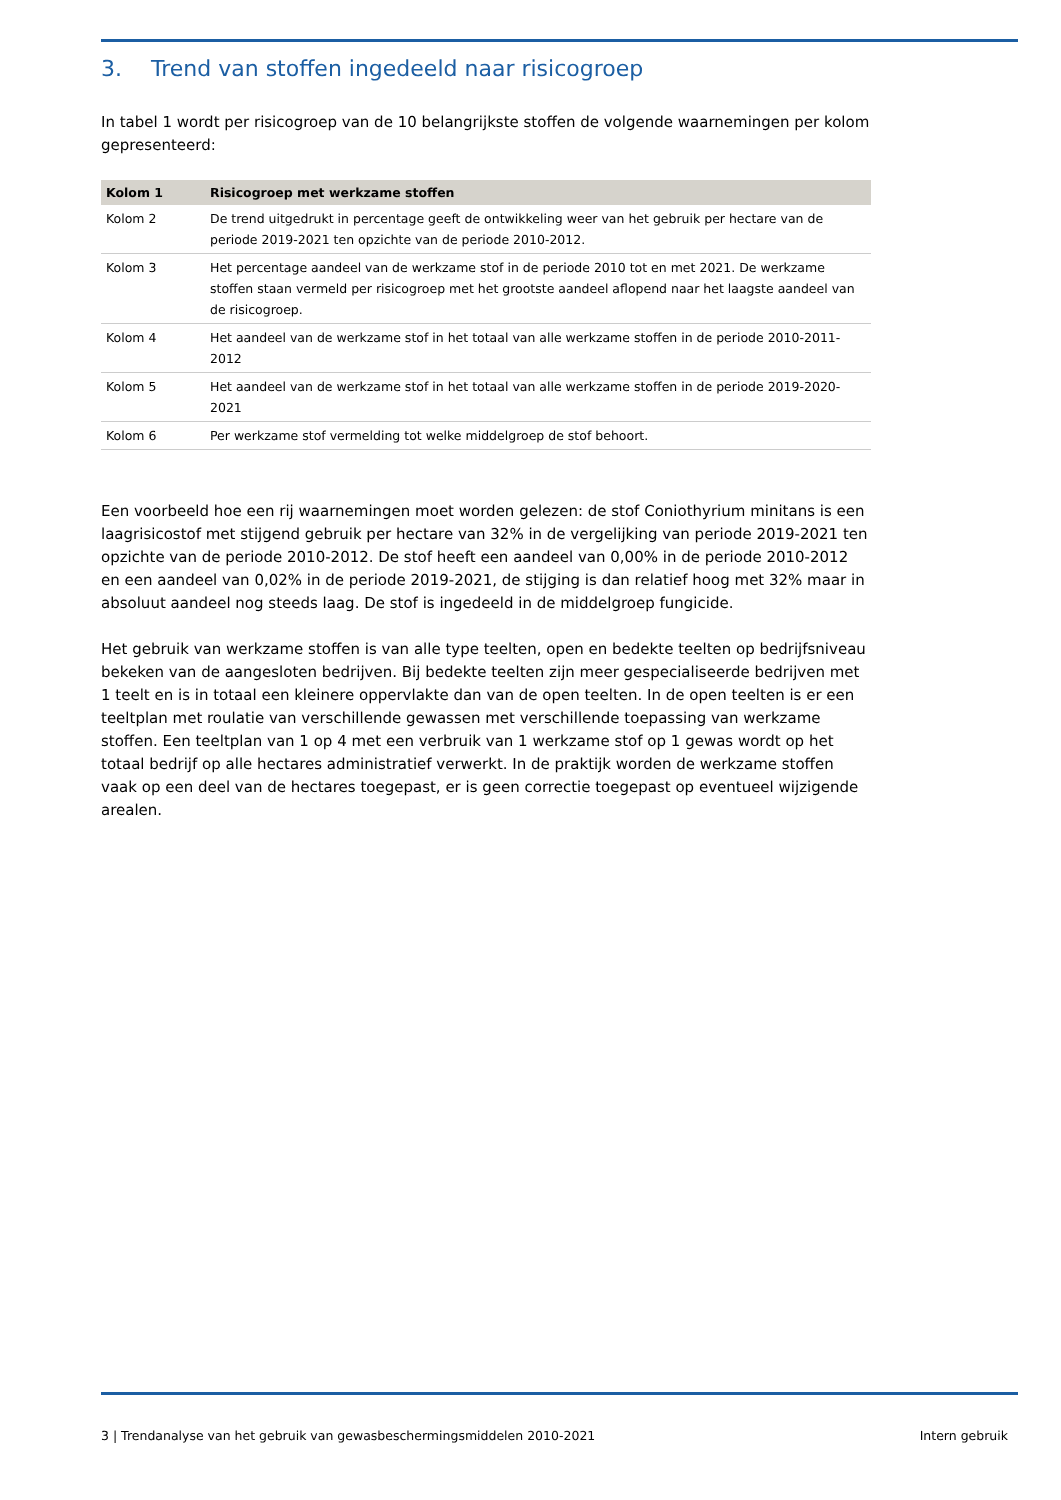3. Trend van stoffen ingedeeld naar risicogroep
In tabel 1 wordt per risicogroep van de 10 belangrijkste stoffen de volgende waarnemingen per kolom gepresenteerd:
| Kolom 1 | Risicogroep met werkzame stoffen |
| --- | --- |
| Kolom 2 | De trend uitgedrukt in percentage geeft de ontwikkeling weer van het gebruik per hectare van de periode 2019-2021 ten opzichte van de periode 2010-2012. |
| Kolom 3 | Het percentage aandeel van de werkzame stof in de periode 2010 tot en met 2021. De werkzame stoffen staan vermeld per risicogroep met het grootste aandeel aflopend naar het laagste aandeel van de risicogroep. |
| Kolom 4 | Het aandeel van de werkzame stof in het totaal van alle werkzame stoffen in de periode 2010-2011-2012 |
| Kolom 5 | Het aandeel van de werkzame stof in het totaal van alle werkzame stoffen in de periode 2019-2020-2021 |
| Kolom 6 | Per werkzame stof vermelding tot welke middelgroep de stof behoort. |
Een voorbeeld hoe een rij waarnemingen moet worden gelezen: de stof Coniothyrium minitans is een laagrisicostof met stijgend gebruik per hectare van 32% in de vergelijking van periode 2019-2021 ten opzichte van de periode 2010-2012. De stof heeft een aandeel van 0,00% in de periode 2010-2012 en een aandeel van 0,02% in de periode 2019-2021, de stijging is dan relatief hoog met 32% maar in absoluut aandeel nog steeds laag. De stof is ingedeeld in de middelgroep fungicide.
Het gebruik van werkzame stoffen is van alle type teelten, open en bedekte teelten op bedrijfsniveau bekeken van de aangesloten bedrijven. Bij bedekte teelten zijn meer gespecialiseerde bedrijven met 1 teelt en is in totaal een kleinere oppervlakte dan van de open teelten. In de open teelten is er een teeltplan met roulatie van verschillende gewassen met verschillende toepassing van werkzame stoffen. Een teeltplan van 1 op 4 met een verbruik van 1 werkzame stof op 1 gewas wordt op het totaal bedrijf op alle hectares administratief verwerkt. In de praktijk worden de werkzame stoffen vaak op een deel van de hectares toegepast, er is geen correctie toegepast op eventueel wijzigende arealen.
3 | Trendanalyse van het gebruik van gewasbeschermingsmiddelen 2010-2021 Intern gebruik